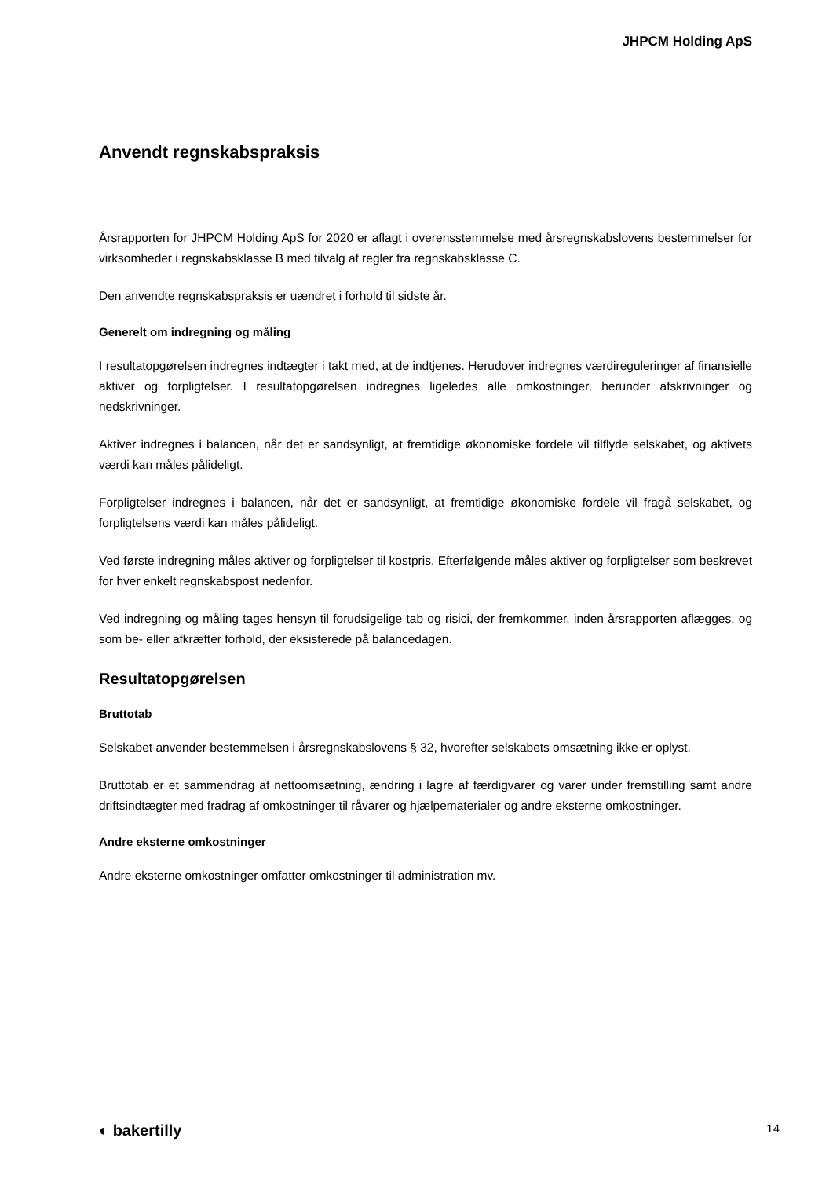JHPCM Holding ApS
Anvendt regnskabspraksis
Årsrapporten for JHPCM Holding ApS for 2020 er aflagt i overensstemmelse med årsregnskabslovens bestemmelser for virksomheder i regnskabsklasse B med tilvalg af regler fra regnskabsklasse C.
Den anvendte regnskabspraksis er uændret i forhold til sidste år.
Generelt om indregning og måling
I resultatopgørelsen indregnes indtægter i takt med, at de indtjenes. Herudover indregnes værdiregule­ringer af finansielle aktiver og forpligtelser. I resultatopgørelsen indregnes ligeledes alle omkostninger, herunder afskrivninger og nedskrivninger.
Aktiver indregnes i balancen, når det er sandsynligt, at fremtidige økonomiske fordele vil tilflyde selskabet, og aktivets værdi kan måles pålideligt.
Forpligtelser indregnes i balancen, når det er sandsynligt, at fremtidige økonomiske fordele vil fragå sel­skabet, og forpligtelsens værdi kan måles pålideligt.
Ved første indregning måles aktiver og forpligtelser til kostpris. Efterfølgende måles aktiver og forpligtelser som beskrevet for hver enkelt regnskabspost nedenfor.
Ved indregning og måling tages hensyn til forudsigelige tab og risici, der fremkommer, inden årsrapporten aflægges, og som be- eller afkræfter forhold, der eksisterede på balancedagen.
Resultatopgørelsen
Bruttotab
Selskabet anvender bestemmelsen i årsregnskabslovens § 32, hvorefter selskabets omsætning ikke er oplyst.
Bruttotab er et sammendrag af nettoomsætning, ændring i lagre af færdigvarer og varer under fremstilling samt andre driftsindtægter med fradrag af omkostninger til råvarer og hjælpematerialer og andre eksterne omkostninger.
Andre eksterne omkostninger
Andre eksterne omkostninger omfatter omkostninger til administration mv.
◐ bakertilly 14